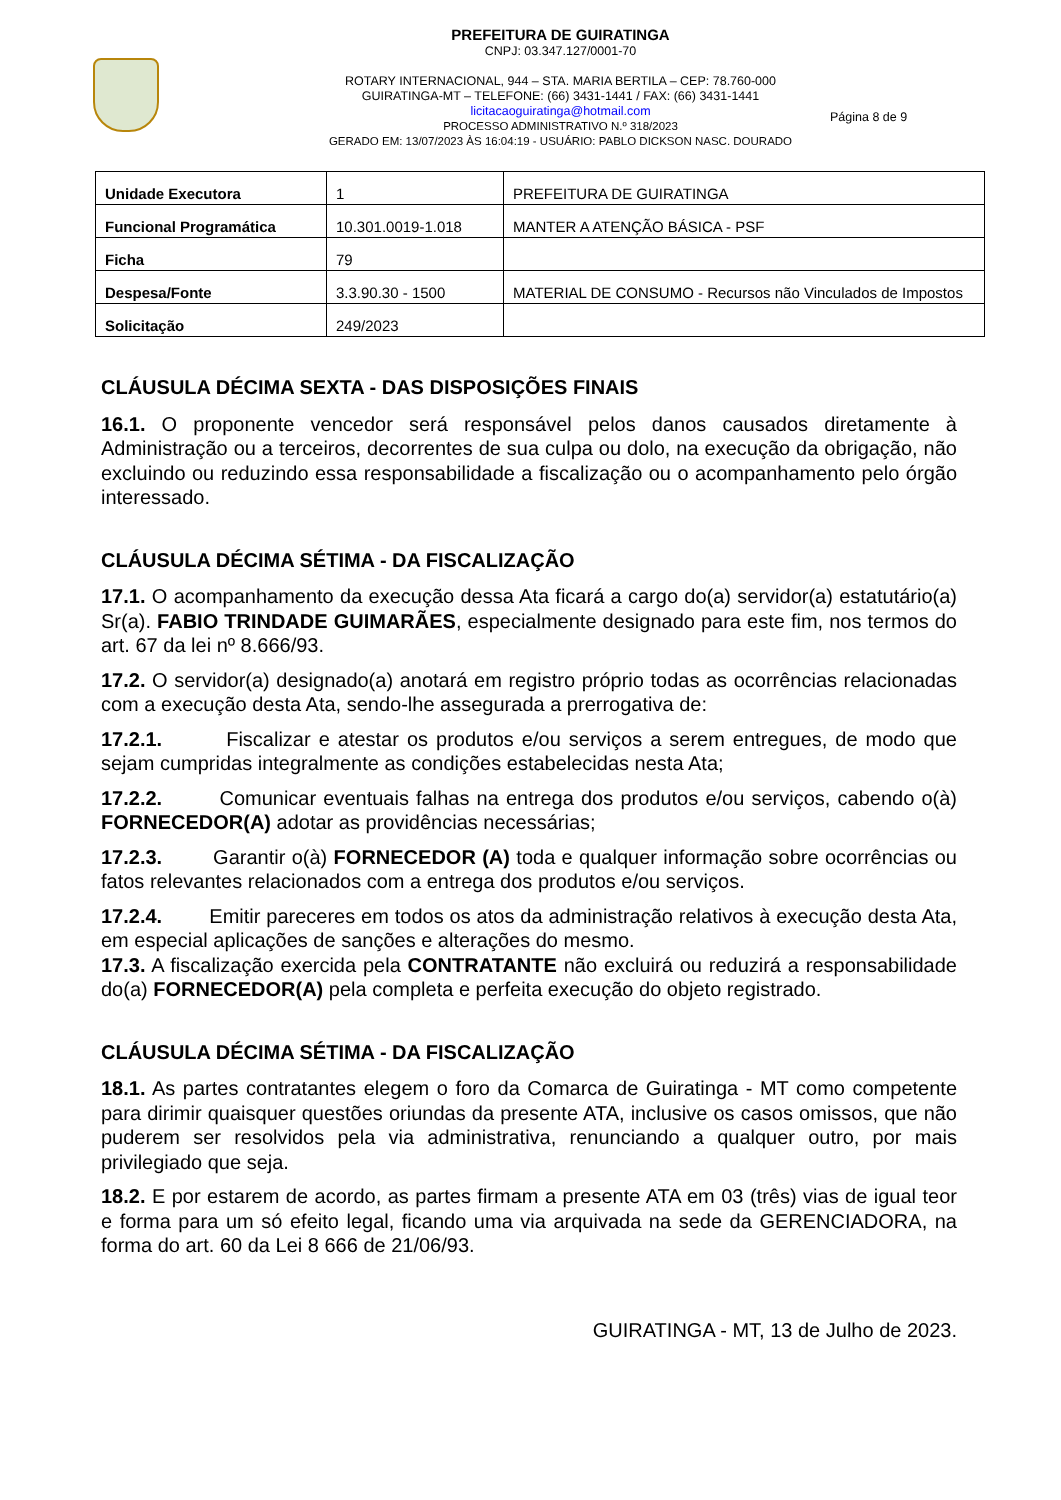PREFEITURA DE GUIRATINGA
CNPJ: 03.347.127/0001-70
ROTARY INTERNACIONAL, 944 – STA. MARIA BERTILA – CEP: 78.760-000
GUIRATINGA-MT – TELEFONE: (66) 3431-1441 / FAX: (66) 3431-1441
licitacaoguiratinga@hotmail.com
PROCESSO ADMINISTRATIVO N.º 318/2023
GERADO EM: 13/07/2023 ÀS 16:04:19 - USUÁRIO: PABLO DICKSON NASC. DOURADO
Página 8 de 9
| Unidade Executora | 1 | PREFEITURA DE GUIRATINGA |
| Funcional Programática | 10.301.0019-1.018 | MANTER A ATENÇÃO BÁSICA - PSF |
| Ficha | 79 | |
| Despesa/Fonte | 3.3.90.30 - 1500 | MATERIAL DE CONSUMO - Recursos não Vinculados de Impostos |
| Solicitação | 249/2023 | |
CLÁUSULA DÉCIMA SEXTA - DAS DISPOSIÇÕES FINAIS
16.1. O proponente vencedor será responsável pelos danos causados diretamente à Administração ou a terceiros, decorrentes de sua culpa ou dolo, na execução da obrigação, não excluindo ou reduzindo essa responsabilidade a fiscalização ou o acompanhamento pelo órgão interessado.
CLÁUSULA DÉCIMA SÉTIMA - DA FISCALIZAÇÃO
17.1. O acompanhamento da execução dessa Ata ficará a cargo do(a) servidor(a) estatutário(a) Sr(a). FABIO TRINDADE GUIMARÃES, especialmente designado para este fim, nos termos do art. 67 da lei nº 8.666/93.
17.2. O servidor(a) designado(a) anotará em registro próprio todas as ocorrências relacionadas com a execução desta Ata, sendo-lhe assegurada a prerrogativa de:
17.2.1. Fiscalizar e atestar os produtos e/ou serviços a serem entregues, de modo que sejam cumpridas integralmente as condições estabelecidas nesta Ata;
17.2.2. Comunicar eventuais falhas na entrega dos produtos e/ou serviços, cabendo o(à) FORNECEDOR(A) adotar as providências necessárias;
17.2.3. Garantir o(à) FORNECEDOR (A) toda e qualquer informação sobre ocorrências ou fatos relevantes relacionados com a entrega dos produtos e/ou serviços.
17.2.4. Emitir pareceres em todos os atos da administração relativos à execução desta Ata, em especial aplicações de sanções e alterações do mesmo.
17.3. A fiscalização exercida pela CONTRATANTE não excluirá ou reduzirá a responsabilidade do(a) FORNECEDOR(A) pela completa e perfeita execução do objeto registrado.
CLÁUSULA DÉCIMA SÉTIMA - DA FISCALIZAÇÃO
18.1. As partes contratantes elegem o foro da Comarca de Guiratinga - MT como competente para dirimir quaisquer questões oriundas da presente ATA, inclusive os casos omissos, que não puderem ser resolvidos pela via administrativa, renunciando a qualquer outro, por mais privilegiado que seja.
18.2. E por estarem de acordo, as partes firmam a presente ATA em 03 (três) vias de igual teor e forma para um só efeito legal, ficando uma via arquivada na sede da GERENCIADORA, na forma do art. 60 da Lei 8 666 de 21/06/93.
GUIRATINGA - MT, 13 de Julho de 2023.